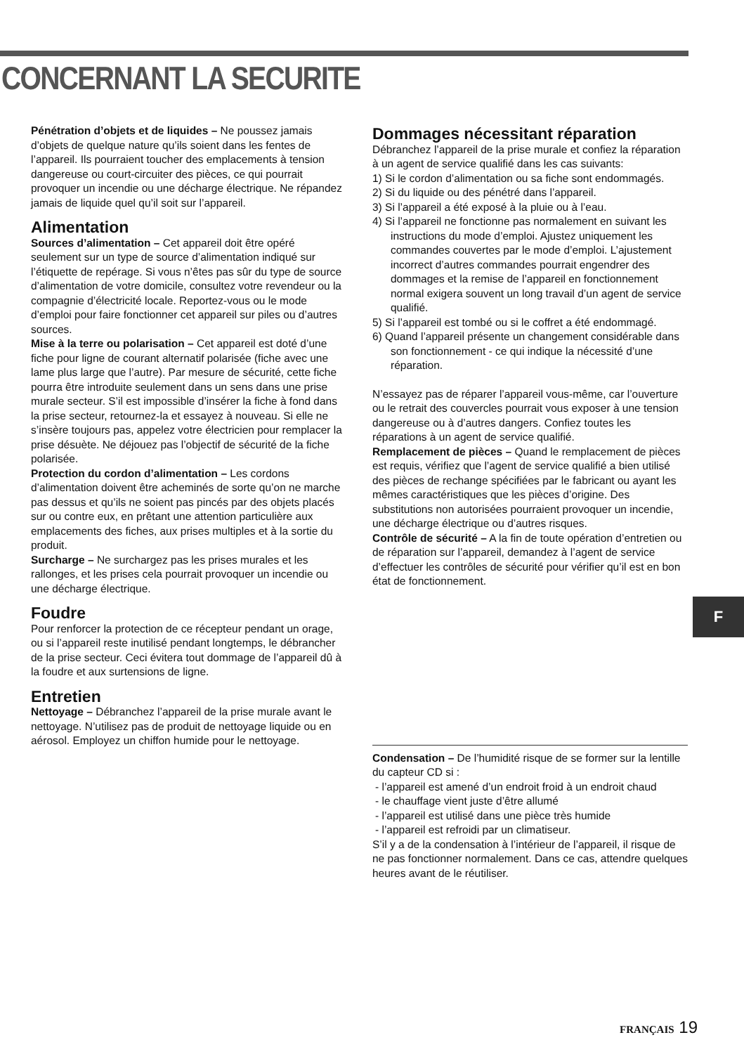CONCERNANT LA SECURITE
Pénétration d’objets et de liquides – Ne poussez jamais d’objets de quelque nature qu’ils soient dans les fentes de l’appareil. Ils pourraient toucher des emplacements à tension dangereuse ou court-circuiter des pièces, ce qui pourrait provoquer un incendie ou une décharge électrique. Ne répandez jamais de liquide quel qu’il soit sur l’appareil.
Alimentation
Sources d’alimentation – Cet appareil doit être opéré seulement sur un type de source d’alimentation indiqué sur l’étiquette de repérage. Si vous n’êtes pas sûr du type de source d’alimentation de votre domicile, consultez votre revendeur ou la compagnie d’électricité locale. Reportez-vous ou le mode d’emploi pour faire fonctionner cet appareil sur piles ou d’autres sources.
Mise à la terre ou polarisation – Cet appareil est doté d’une fiche pour ligne de courant alternatif polarisée (fiche avec une lame plus large que l’autre). Par mesure de sécurité, cette fiche pourra être introduite seulement dans un sens dans une prise murale secteur. S’il est impossible d’insérer la fiche à fond dans la prise secteur, retournez-la et essayez à nouveau. Si elle ne s’insère toujours pas, appelez votre électricien pour remplacer la prise désuète. Ne déjouez pas l’objectif de sécurité de la fiche polarisée.
Protection du cordon d’alimentation – Les cordons d’alimentation doivent être acheminés de sorte qu’on ne marche pas dessus et qu’ils ne soient pas pincés par des objets placés sur ou contre eux, en prêtant une attention particulière aux emplacements des fiches, aux prises multiples et à la sortie du produit.
Surcharge – Ne surchargez pas les prises murales et les rallonges, et les prises cela pourrait provoquer un incendie ou une décharge électrique.
Foudre
Pour renforcer la protection de ce récepteur pendant un orage, ou si l’appareil reste inutilisé pendant longtemps, le débrancher de la prise secteur. Ceci évitera tout dommage de l’appareil dû à la foudre et aux surtensions de ligne.
Entretien
Nettoyage – Débranchez l’appareil de la prise murale avant le nettoyage. N’utilisez pas de produit de nettoyage liquide ou en aérosol. Employez un chiffon humide pour le nettoyage.
Dommages nécessitant réparation
Débranchez l’appareil de la prise murale et confiez la réparation à un agent de service qualifié dans les cas suivants:
1) Si le cordon d’alimentation ou sa fiche sont endommagés.
2) Si du liquide ou des pénétré dans l’appareil.
3) Si l’appareil a été exposé à la pluie ou à l’eau.
4) Si l’appareil ne fonctionne pas normalement en suivant les instructions du mode d’emploi. Ajustez uniquement les commandes couvertes par le mode d’emploi. L’ajustement incorrect d’autres commandes pourrait engendrer des dommages et la remise de l’appareil en fonctionnement normal exigera souvent un long travail d’un agent de service qualifié.
5) Si l’appareil est tombé ou si le coffret a été endommagé.
6) Quand l’appareil présente un changement considérable dans son fonctionnement - ce qui indique la nécessité d’une réparation.
N’essayez pas de réparer l’appareil vous-même, car l’ouverture ou le retrait des couvercles pourrait vous exposer à une tension dangereuse ou à d’autres dangers. Confiez toutes les réparations à un agent de service qualifié.
Remplacement de pièces – Quand le remplacement de pièces est requis, vérifiez que l’agent de service qualifié a bien utilisé des pièces de rechange spécifiées par le fabricant ou ayant les mêmes caractéristiques que les pièces d’origine. Des substitutions non autorisées pourraient provoquer un incendie, une décharge électrique ou d’autres risques.
Contrôle de sécurité – A la fin de toute opération d’entretien ou de réparation sur l’appareil, demandez à l’agent de service d’effectuer les contrôles de sécurité pour vérifier qu’il est en bon état de fonctionnement.
Condensation – De l’humidité risque de se former sur la lentille du capteur CD si :
- l’appareil est amené d’un endroit froid à un endroit chaud
- le chauffage vient juste d’être allumé
- l’appareil est utilisé dans une pièce très humide
- l’appareil est refroidi par un climatiseur.
S’il y a de la condensation à l’intérieur de l’appareil, il risque de ne pas fonctionner normalement. Dans ce cas, attendre quelques heures avant de le réutiliser.
F
FRANÇAIS 19